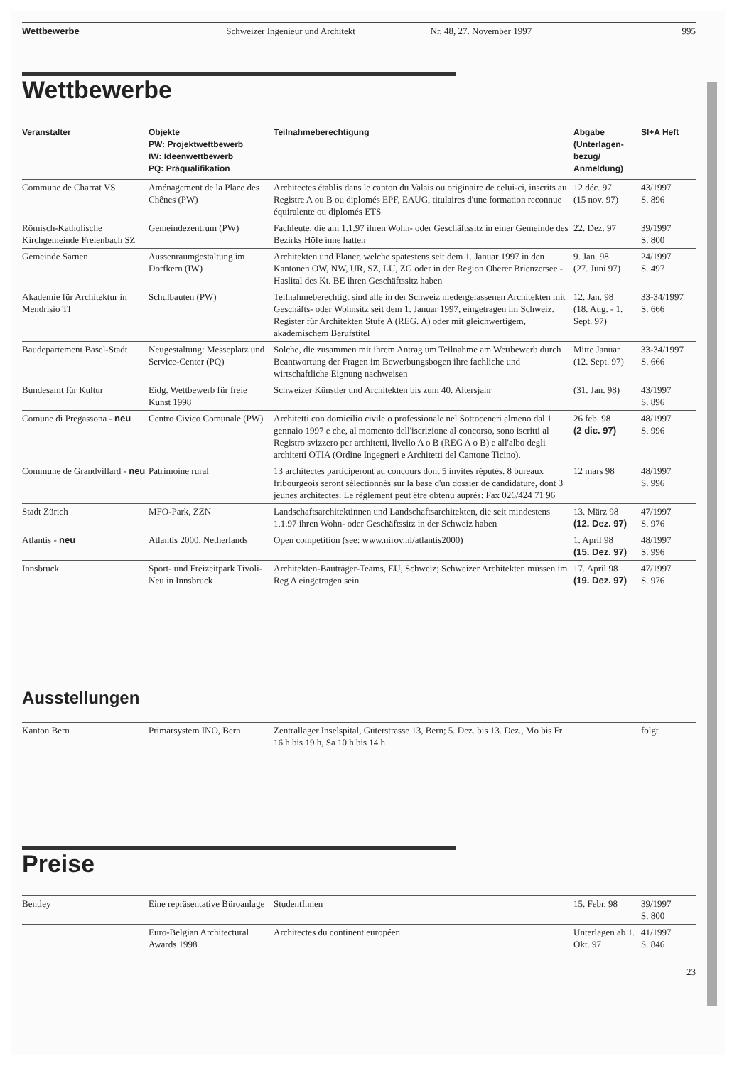Wettbewerbe Schweizer Ingenieur und Architekt Nr. 48, 27. November 1997 995
Wettbewerbe
| Veranstalter | Objekte PW: Projektwettbewerb IW: Ideenwettbewerb PQ: Präqualifikation | Teilnahmeberechtigung | Abgabe (Unterlagen-bezug/ Anmeldung) | SI+A Heft |
| --- | --- | --- | --- | --- |
| Commune de Charrat VS | Aménagement de la Place des Chênes (PW) | Architectes établis dans le canton du Valais ou originaire de celui-ci, inscrits au Registre A ou B ou diplomés EPF, EAUG, titulaires d'une formation reconnue équiralente ou diplomés ETS | 12 déc. 97 (15 nov. 97) | 43/1997 S. 896 |
| Römisch-Katholische Kirchgemeinde Freienbach SZ | Gemeindezentrum (PW) | Fachleute, die am 1.1.97 ihren Wohn- oder Geschäftssitz in einer Gemeinde des Bezirks Höfe inne hatten | 22. Dez. 97 | 39/1997 S. 800 |
| Gemeinde Sarnen | Aussenraumgestaltung im Dorfkern (IW) | Architekten und Planer, welche spätestens seit dem 1. Januar 1997 in den Kantonen OW, NW, UR, SZ, LU, ZG oder in der Region Oberer Brienzersee - Haslital des Kt. BE ihren Geschäftssitz haben | 9. Jan. 98 (27. Juni 97) | 24/1997 S. 497 |
| Akademie für Architektur in Mendrisio TI | Schulbauten (PW) | Teilnahmeberechtigt sind alle in der Schweiz niedergelassenen Architekten mit Geschäfts- oder Wohnsitz seit dem 1. Januar 1997, eingetragen im Schweiz. Register für Architekten Stufe A (REG. A) oder mit gleichwertigem, akademischem Berufstitel | 12. Jan. 98 (18. Aug. - 1. Sept. 97) | 33-34/1997 S. 666 |
| Baudepartement Basel-Stadt | Neugestaltung: Messeplatz und Service-Center (PQ) | Solche, die zusammen mit ihrem Antrag um Teilnahme am Wettbewerb durch Beantwortung der Fragen im Bewerbungsbogen ihre fachliche und wirtschaftliche Eignung nachweisen | Mitte Januar (12. Sept. 97) | 33-34/1997 S. 666 |
| Bundesamt für Kultur | Eidg. Wettbewerb für freie Kunst 1998 | Schweizer Künstler und Architekten bis zum 40. Altersjahr | (31. Jan. 98) | 43/1997 S. 896 |
| Comune di Pregassona - neu | Centro Civico Comunale (PW) | Architetti con domicilio civile o professionale nel Sottoceneri almeno dal 1 gennaio 1997 e che, al momento dell'iscrizione al concorso, sono iscritti al Registro svizzero per architetti, livello A o B (REG A o B) e all'albo degli architetti OTIA (Ordine Ingegneri e Architetti del Cantone Ticino). | 26 feb. 98 (2 dic. 97) | 48/1997 S. 996 |
| Commune de Grandvillard - neu | Patrimoine rural | 13 architectes participeront au concours dont 5 invités réputés. 8 bureaux fribourgeois seront sélectionnés sur la base d'un dossier de candidature, dont 3 jeunes architectes. Le règlement peut être obtenu auprès: Fax 026/424 71 96 | 12 mars 98 | 48/1997 S. 996 |
| Stadt Zürich | MFO-Park, ZZN | Landschaftsarchitektinnen und Landschaftsarchitekten, die seit mindestens 1.1.97 ihren Wohn- oder Geschäftssitz in der Schweiz haben | 13. März 98 (12. Dez. 97) | 47/1997 S. 976 |
| Atlantis - neu | Atlantis 2000, Netherlands | Open competition (see: www.nirov.nl/atlantis2000) | 1. April 98 (15. Dez. 97) | 48/1997 S. 996 |
| Innsbruck | Sport- und Freizeitpark Tivoli-Neu in Innsbruck | Architekten-Bauträger-Teams, EU, Schweiz; Schweizer Architekten müssen im Reg A eingetragen sein | 17. April 98 (19. Dez. 97) | 47/1997 S. 976 |
Ausstellungen
| Kanton Bern | Primärsystem INO, Bern | Zentrallager Inselspital, Güterstrasse 13, Bern; 5. Dez. bis 13. Dez., Mo bis Fr 16 h bis 19 h, Sa 10 h bis 14 h | | folgt |
Preise
| Bentley | Eine repräsentative Büroanlage | StudentInnen | 15. Febr. 98 | 39/1997 S. 800 |
| | Euro-Belgian Architectural Awards 1998 | Architectes du continent européen | Unterlagen ab 1. Okt. 97 | 41/1997 S. 846 |
23